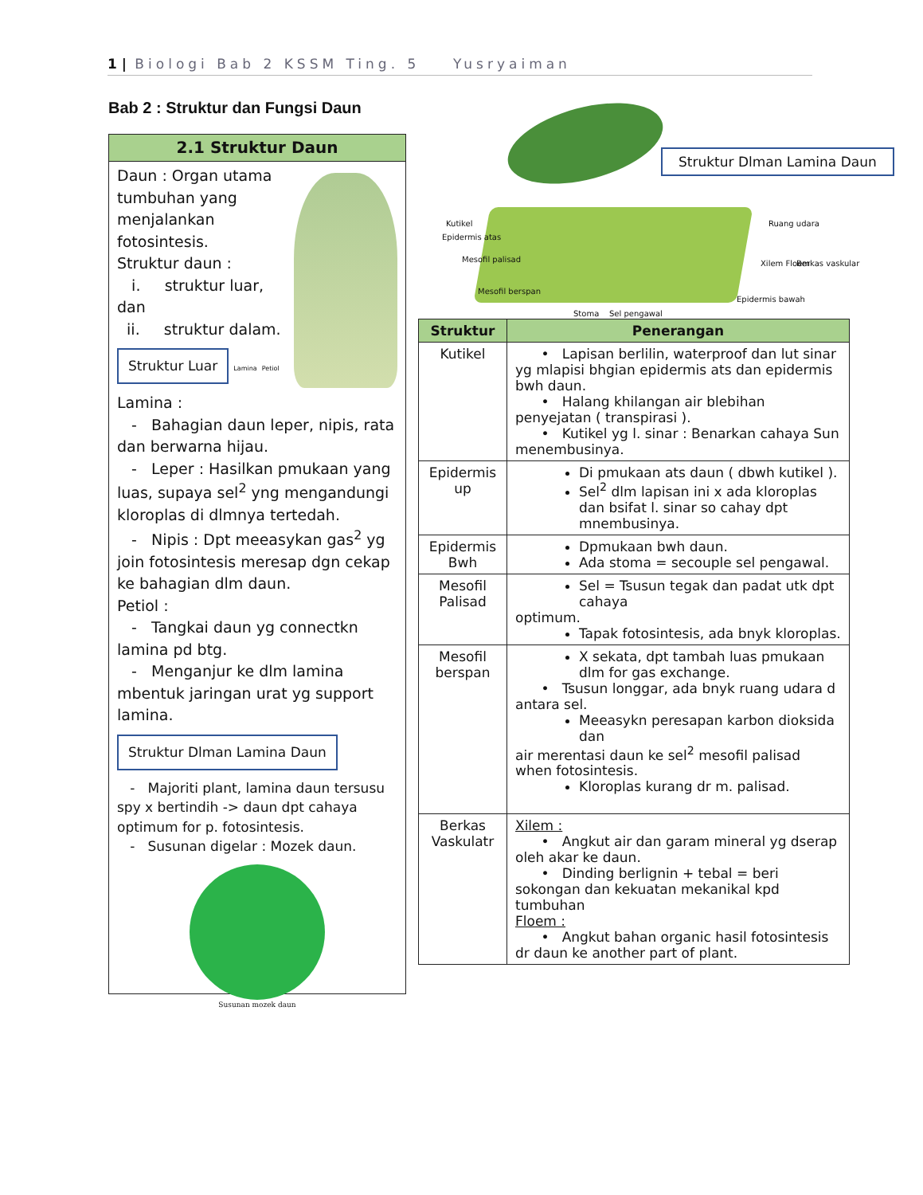1 | Biologi Bab 2 KSSM Ting. 5 Yusryaiman
Bab 2 : Struktur dan Fungsi Daun
2.1 Struktur Daun
Daun : Organ utama tumbuhan yang menjalankan fotosintesis.
Struktur daun :
i. struktur luar, dan
ii. struktur dalam.
Struktur Luar
Lamina Petiol
Lamina :
- Bahagian daun leper, nipis, rata dan berwarna hijau.
- Leper : Hasilkan pmukaan yang luas, supaya sel<sup>2</sup> yng mengandungi kloroplas di dlmnya tertedah.
- Nipis : Dpt meeasykan gas<sup>2</sup> yg join fotosintesis meresap dgn cekap ke bahagian dlm daun.
Petiol :
- Tangkai daun yg connectkn lamina pd btg.
- Menganjur ke dlm lamina mbentuk jaringan urat yg support lamina.
Struktur Dlman Lamina Daun
- Majoriti plant, lamina daun tersusu spy x bertindih -> daun dpt cahaya optimum for p. fotosintesis.
- Susunan digelar : Mozek daun.
Susunan mozek daun
Struktur Dlman Lamina Daun
Kutikel
Epidermis atas
Mesofil palisad
Mesofil berspan
Stoma Sel pengawal
Ruang udara
Xilem Floem Berkas vaskular
Epidermis bawah
| Struktur | Penerangan |
| --- | --- |
| Kutikel | • Lapisan berlilin, waterproof dan lut sinar yg mlapisi bhgian epidermis ats dan epidermis bwh daun. • Halang khilangan air blebihan penyejatan ( transpirasi ). • Kutikel yg l. sinar : Benarkan cahaya Sun menembusinya. |
| Epidermis up | Di pmukaan ats daun ( dbwh kutikel ). Sel<sup>2</sup> dlm lapisan ini x ada kloroplas dan bsifat l. sinar so cahay dpt mnembusinya. |
| Epidermis Bwh | Dpmukaan bwh daun. Ada stoma = secouple sel pengawal. |
| Mesofil Palisad | Sel = Tsusun tegak dan padat utk dpt cahaya optimum. Tapak fotosintesis, ada bnyk kloroplas. |
| Mesofil berspan | X sekata, dpt tambah luas pmukaan dlm for gas exchange. • Tsusun longgar, ada bnyk ruang udara d antara sel. Meeasykn peresapan karbon dioksida dan air merentasi daun ke sel<sup>2</sup> mesofil palisad when fotosintesis. Kloroplas kurang dr m. palisad. |
| Berkas Vaskulatr | Xilem : • Angkut air dan garam mineral yg dserap oleh akar ke daun. • Dinding berlignin + tebal = beri sokongan dan kekuatan mekanikal kpd tumbuhan Floem : • Angkut bahan organic hasil fotosintesis dr daun ke another part of plant. |